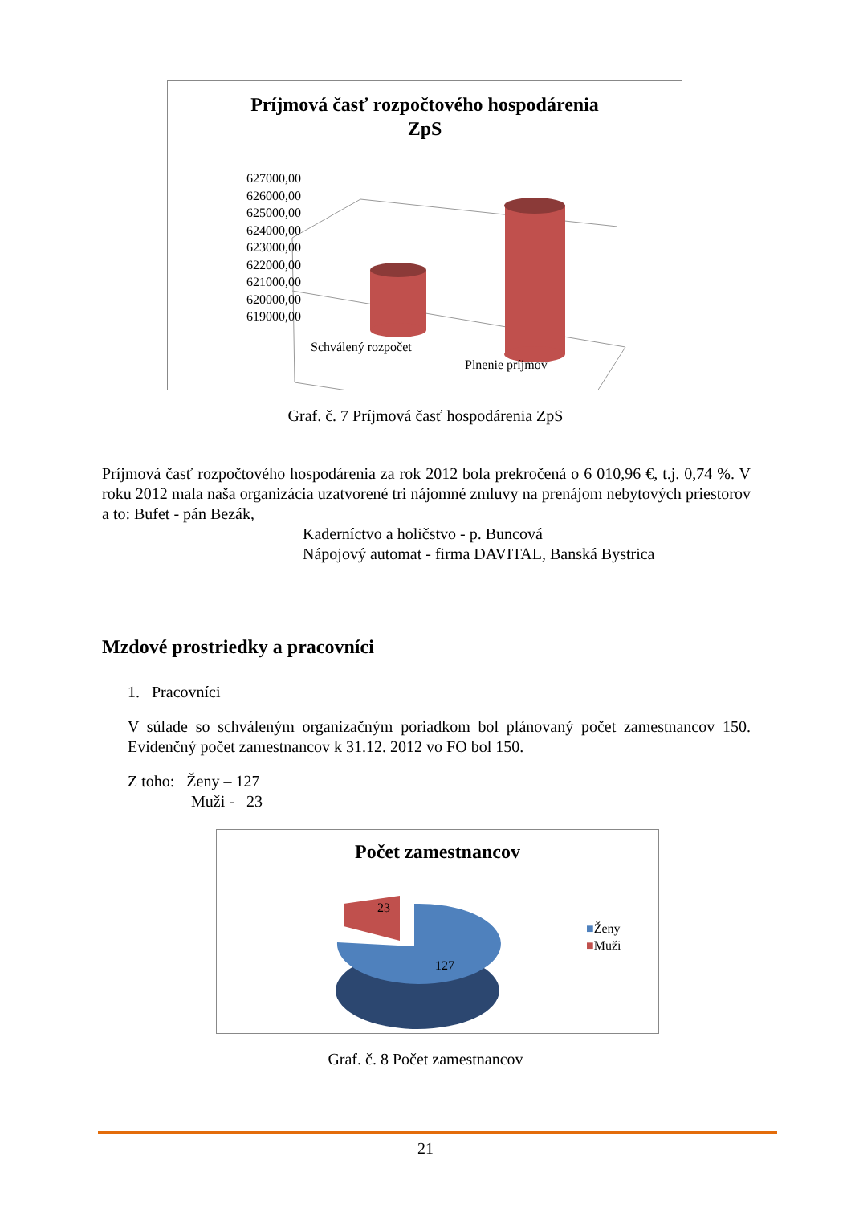Príjmová časť rozpočtového hospodárenia
ZpS
627000,00
626000,00
625000,00
624000,00
623000,00
622000,00
621000,00
620000,00
619000,00
Schválený rozpočet
Plnenie príjmov
Graf. č. 7 Príjmová časť hospodárenia ZpS
Príjmová časť rozpočtového hospodárenia za rok 2012 bola prekročená o 6 010,96 €, t.j. 0,74 %. V roku 2012 mala naša organizácia uzatvorené tri nájomné zmluvy na prenájom nebytových priestorov a to: Bufet - pán Bezák,
Kaderníctvo a holičstvo - p. Buncová
Nápojový automat - firma DAVITAL, Banská Bystrica
Mzdové prostriedky a pracovníci
1. Pracovníci
V súlade so schváleným organizačným poriadkom bol plánovaný počet zamestnancov 150. Evidenčný počet zamestnancov k 31.12. 2012 vo FO bol 150.
Z toho: Ženy – 127
Muži - 23
Počet zamestnancov
23
127
■Ženy
■Muži
Graf. č. 8 Počet zamestnancov
21